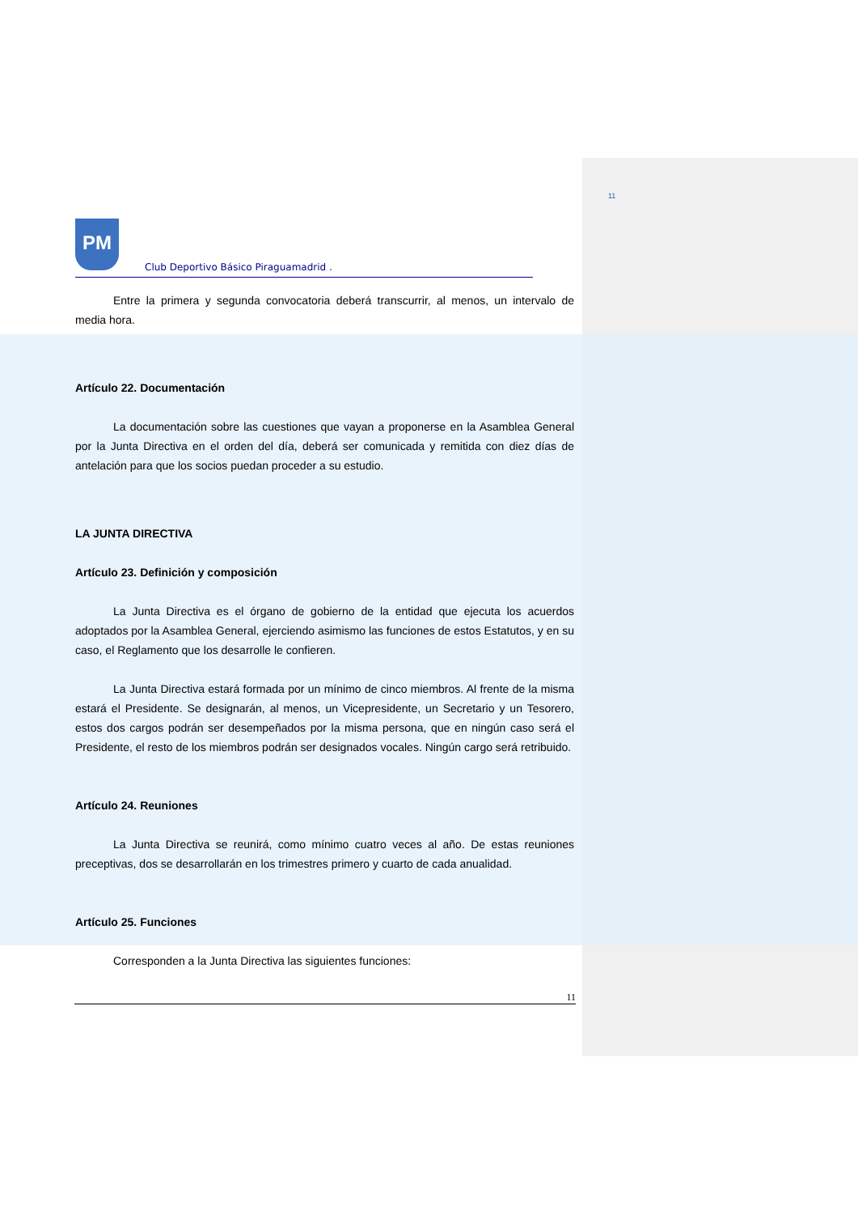11
PM
Club Deportivo Básico Piraguamadrid .
Entre la primera y segunda convocatoria deberá transcurrir, al menos, un intervalo de media hora.
Artículo 22. Documentación
La documentación sobre las cuestiones que vayan a proponerse en la Asamblea General por la Junta Directiva en el orden del día, deberá ser comunicada y remitida con diez días de antelación para que los socios puedan proceder a su estudio.
LA JUNTA DIRECTIVA
Artículo 23. Definición y composición
La Junta Directiva es el órgano de gobierno de la entidad que ejecuta los acuerdos adoptados por la Asamblea General, ejerciendo asimismo las funciones de estos Estatutos, y en su caso, el Reglamento que los desarrolle le confieren.
La Junta Directiva estará formada por un mínimo de cinco miembros. Al frente de la misma estará el Presidente. Se designarán, al menos, un Vicepresidente, un Secretario y un Tesorero, estos dos cargos podrán ser desempeñados por la misma persona, que en ningún caso será el Presidente, el resto de los miembros podrán ser designados vocales. Ningún cargo será retribuido.
Artículo 24. Reuniones
La Junta Directiva se reunirá, como mínimo cuatro veces al año. De estas reuniones preceptivas, dos se desarrollarán en los trimestres primero y cuarto de cada anualidad.
Artículo 25. Funciones
Corresponden a la Junta Directiva las siguientes funciones:
11